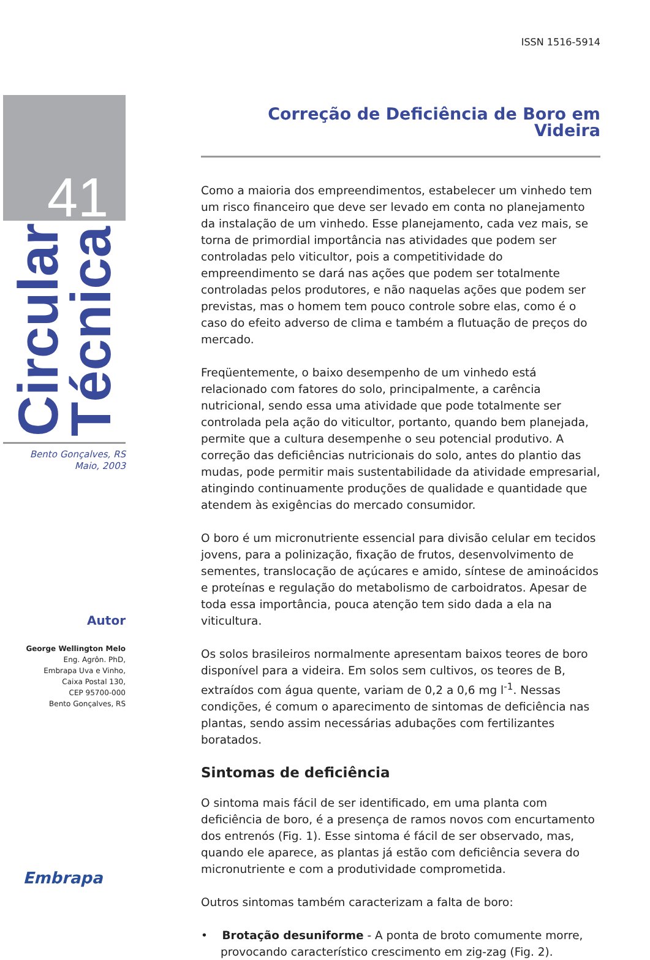41
Circular
Técnica
Bento Gonçalves, RS
Maio, 2003
Autor
George Wellington Melo
Eng. Agrôn. PhD,
Embrapa Uva e Vinho,
Caixa Postal 130,
CEP 95700-000
Bento Gonçalves, RS
Embrapa
ISSN 1516-5914
Correção de Deficiência de Boro em Videira
Como a maioria dos empreendimentos, estabelecer um vinhedo tem um risco financeiro que deve ser levado em conta no planejamento da instalação de um vinhedo. Esse planejamento, cada vez mais, se torna de primordial importância nas atividades que podem ser controladas pelo viticultor, pois a competitividade do empreendimento se dará nas ações que podem ser totalmente controladas pelos produtores, e não naquelas ações que podem ser previstas, mas o homem tem pouco controle sobre elas, como é o caso do efeito adverso de clima e também a flutuação de preços do mercado.
Freqüentemente, o baixo desempenho de um vinhedo está relacionado com fatores do solo, principalmente, a carência nutricional, sendo essa uma atividade que pode totalmente ser controlada pela ação do viticultor, portanto, quando bem planejada, permite que a cultura desempenhe o seu potencial produtivo. A correção das deficiências nutricionais do solo, antes do plantio das mudas, pode permitir mais sustentabilidade da atividade empresarial, atingindo continuamente produções de qualidade e quantidade que atendem às exigências do mercado consumidor.
O boro é um micronutriente essencial para divisão celular em tecidos jovens, para a polinização, fixação de frutos, desenvolvimento de sementes, translocação de açúcares e amido, síntese de aminoácidos e proteínas e regulação do metabolismo de carboidratos. Apesar de toda essa importância, pouca atenção tem sido dada a ela na viticultura.
Os solos brasileiros normalmente apresentam baixos teores de boro disponível para a videira. Em solos sem cultivos, os teores de B, extraídos com água quente, variam de 0,2 a 0,6 mg l<sup>-1</sup>. Nessas condições, é comum o aparecimento de sintomas de deficiência nas plantas, sendo assim necessárias adubações com fertilizantes boratados.
Sintomas de deficiência
O sintoma mais fácil de ser identificado, em uma planta com deficiência de boro, é a presença de ramos novos com encurtamento dos entrenós (Fig. 1). Esse sintoma é fácil de ser observado, mas, quando ele aparece, as plantas já estão com deficiência severa do micronutriente e com a produtividade comprometida.
Outros sintomas também caracterizam a falta de boro:
• Brotação desuniforme - A ponta de broto comumente morre, provocando característico crescimento em zig-zag (Fig. 2).